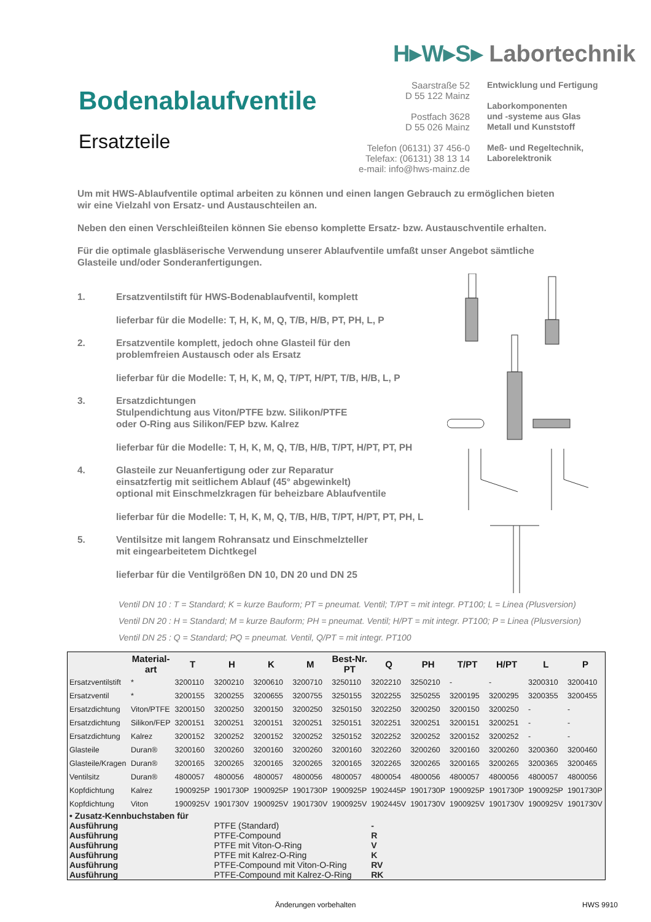H▸W▸S▸ Labortechnik
Bodenablaufventile
Ersatzteile
Saarstraße 52
D 55 122 Mainz
Postfach 3628
D 55 026 Mainz
Telefon (06131) 37 456-0
Telefax: (06131) 38 13 14
e-mail: info@hws-mainz.de
Entwicklung und Fertigung
Laborkomponenten
und -systeme aus Glas
Metall und Kunststoff
Meß- und Regeltechnik,
Laborelektronik
Um mit HWS-Ablaufventile optimal arbeiten zu können und einen langen Gebrauch zu ermöglichen bieten wir eine Vielzahl von Ersatz- und Austauschteilen an.
Neben den einen Verschleißteilen können Sie ebenso komplette Ersatz- bzw. Austauschventile erhalten.
Für die optimale glasbläserische Verwendung unserer Ablaufventile umfaßt unser Angebot sämtliche Glasteile und/oder Sonderanfertigungen.
1. Ersatzventilstift für HWS-Bodenablaufventil, komplett
lieferbar für die Modelle: T, H, K, M, Q, T/B, H/B, PT, PH, L, P
2. Ersatzventile komplett, jedoch ohne Glasteil für den
problemfreien Austausch oder als Ersatz
lieferbar für die Modelle: T, H, K, M, Q, T/PT, H/PT, T/B, H/B, L, P
3. Ersatzdichtungen
Stulpendichtung aus Viton/PTFE bzw. Silikon/PTFE
oder O-Ring aus Silikon/FEP bzw. Kalrez
lieferbar für die Modelle: T, H, K, M, Q, T/B, H/B, T/PT, H/PT, PT, PH
4. Glasteile zur Neuanfertigung oder zur Reparatur
einsatzfertig mit seitlichem Ablauf (45° abgewinkelt)
optional mit Einschmelzkragen für beheizbare Ablaufventile
lieferbar für die Modelle: T, H, K, M, Q, T/B, H/B, T/PT, H/PT, PT, PH, L
5. Ventilsitze mit langem Rohransatz und Einschmelzteller
mit eingearbeitetem Dichtkegel
lieferbar für die Ventilgrößen DN 10, DN 20 und DN 25
Ventil DN 10 : T = Standard; K = kurze Bauform; PT = pneumat. Ventil; T/PT = mit integr. PT100; L = Linea (Plusversion)
Ventil DN 20 : H = Standard; M = kurze Bauform; PH = pneumat. Ventil; H/PT = mit integr. PT100; P = Linea (Plusversion)
Ventil DN 25 : Q = Standard; PQ = pneumat. Ventil, Q/PT = mit integr. PT100
| | Material- art | T | H | K | M | Best-Nr. PT | Q | PH | T/PT | H/PT | L | P |
| --- | --- | --- | --- | --- | --- | --- | --- | --- | --- | --- | --- | --- |
| Ersatzventilstift | * | 3200110 | 3200210 | 3200610 | 3200710 | 3250110 | 3202210 | 3250210 | - | - | 3200310 | 3200410 |
| Ersatzventil | * | 3200155 | 3200255 | 3200655 | 3200755 | 3250155 | 3202255 | 3250255 | 3200195 | 3200295 | 3200355 | 3200455 |
| Ersatzdichtung | Viton/PTFE | 3200150 | 3200250 | 3200150 | 3200250 | 3250150 | 3202250 | 3200250 | 3200150 | 3200250 | - | - |
| Ersatzdichtung | Silikon/FEP | 3200151 | 3200251 | 3200151 | 3200251 | 3250151 | 3202251 | 3200251 | 3200151 | 3200251 | - | - |
| Ersatzdichtung | Kalrez | 3200152 | 3200252 | 3200152 | 3200252 | 3250152 | 3202252 | 3200252 | 3200152 | 3200252 | - | - |
| Glasteile | Duran® | 3200160 | 3200260 | 3200160 | 3200260 | 3200160 | 3202260 | 3200260 | 3200160 | 3200260 | 3200360 | 3200460 |
| Glasteile/Kragen | Duran® | 3200165 | 3200265 | 3200165 | 3200265 | 3200165 | 3202265 | 3200265 | 3200165 | 3200265 | 3200365 | 3200465 |
| Ventilsitz | Duran® | 4800057 | 4800056 | 4800057 | 4800056 | 4800057 | 4800054 | 4800056 | 4800057 | 4800056 | 4800057 | 4800056 |
| Kopfdichtung | Kalrez | 1900925P | 1901730P | 1900925P | 1901730P | 1900925P | 1902445P | 1901730P | 1900925P | 1901730P | 1900925P | 1901730P |
| Kopfdichtung | Viton | 1900925V | 1901730V | 1900925V | 1901730V | 1900925V | 1902445V | 1901730V | 1900925V | 1901730V | 1900925V | 1901730V |
| • Zusatz-Kennbuchstaben für | | | | | | | | | | | | |
| Ausführung | | | PTFE (Standard) | | | | - | | | | | |
| Ausführung | | | PTFE-Compound | | | | R | | | | | |
| Ausführung | | | PTFE mit Viton-O-Ring | | | | V | | | | | |
| Ausführung | | | PTFE mit Kalrez-O-Ring | | | | K | | | | | |
| Ausführung | | | PTFE-Compound mit Viton-O-Ring | | | | RV | | | | | |
| Ausführung | | | PTFE-Compound mit Kalrez-O-Ring | | | | RK | | | | | |
Änderungen vorbehalten HWS 9910